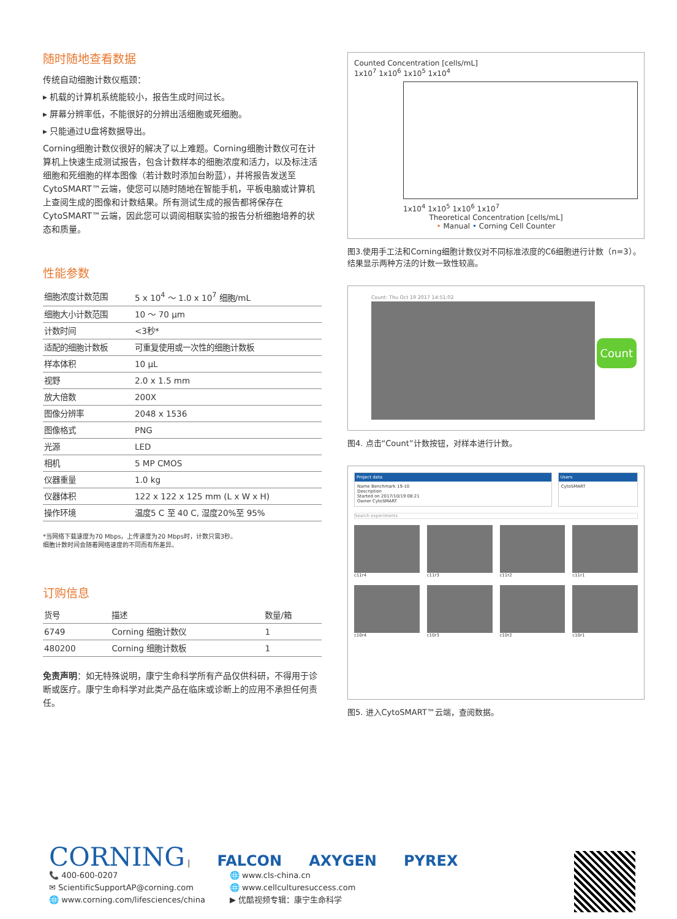随时随地查看数据
传统自动细胞计数仪瓶颈：
▸ 机载的计算机系统能较小，报告生成时间过长。
▸ 屏幕分辨率低，不能很好的分辨出活细胞或死细胞。
▸ 只能通过U盘将数据导出。
Corning细胞计数仪很好的解决了以上难题。Corning细胞计数仪可在计算机上快速生成测试报告，包含计数样本的细胞浓度和活力，以及标注活细胞和死细胞的样本图像（若计数时添加台盼蓝），并将报告发送至CytoSMART™云端，使您可以随时随地在智能手机，平板电脑或计算机上查阅生成的图像和计数结果。所有测试生成的报告都将保存在CytoSMART™云端，因此您可以调阅相联实验的报告分析细胞培养的状态和质量。
性能参数
| 细胞浓度计数范围 | 5 x 10<sup>4</sup> ～ 1.0 x 10<sup>7</sup> 细胞/mL |
| 细胞大小计数范围 | 10 ～ 70 µm |
| 计数时间 | <3秒* |
| 适配的细胞计数板 | 可重复使用或一次性的细胞计数板 |
| 样本体积 | 10 µL |
| 视野 | 2.0 x 1.5 mm |
| 放大倍数 | 200X |
| 图像分辨率 | 2048 x 1536 |
| 图像格式 | PNG |
| 光源 | LED |
| 相机 | 5 MP CMOS |
| 仪器重量 | 1.0 kg |
| 仪器体积 | 122 x 122 x 125 mm (L x W x H) |
| 操作环境 | 温度5 C 至 40 C, 湿度20%至 95% |
*当网络下载速度为70 Mbps，上传速度为20 Mbps时，计数只需3秒。
细胞计数时间会随着网络速度的不同而有所差异。
订购信息
| 货号 | 描述 | 数量/箱 |
| --- | --- | --- |
| 6749 | Corning 细胞计数仪 | 1 |
| 480200 | Corning 细胞计数板 | 1 |
免责声明：如无特殊说明，康宁生命科学所有产品仅供科研，不得用于诊断或医疗。康宁生命科学对此类产品在临床或诊断上的应用不承担任何责任。
Counted Concentration [cells/mL]
1x10<sup>7</sup> 1x10<sup>6</sup> 1x10<sup>5</sup> 1x10<sup>4</sup>
1x10<sup>4</sup> 1x10<sup>5</sup> 1x10<sup>6</sup> 1x10<sup>7</sup>
Theoretical Concentration [cells/mL]
• Manual • Corning Cell Counter
图3.使用手工法和Corning细胞计数仪对不同标准浓度的C6细胞进行计数（n=3）。结果显示两种方法的计数一致性较高。
Count: Thu Oct 19 2017 14:51:02
Count
图4. 点击“Count”计数按钮，对样本进行计数。
Project data
Name Benchmark 19-10
Description
Started on 2017/10/19 08:21
Owner CytoSMART
Users
CytoSMART
Search experiments
c11r4
c11r3
c11r2
c11r1
c10r4
c10r3
c10r2
c10r1
图5. 进入CytoSMART™云端，查阅数据。
CORNING | FALCON AXYGEN PYREX
📞 400-600-0207
✉ ScientificSupportAP@corning.com
🌐 www.corning.com/lifesciences/china
🌐 www.cls-china.cn
🌐 www.cellculturesuccess.com
▶ 优酷视频专辑：康宁生命科学